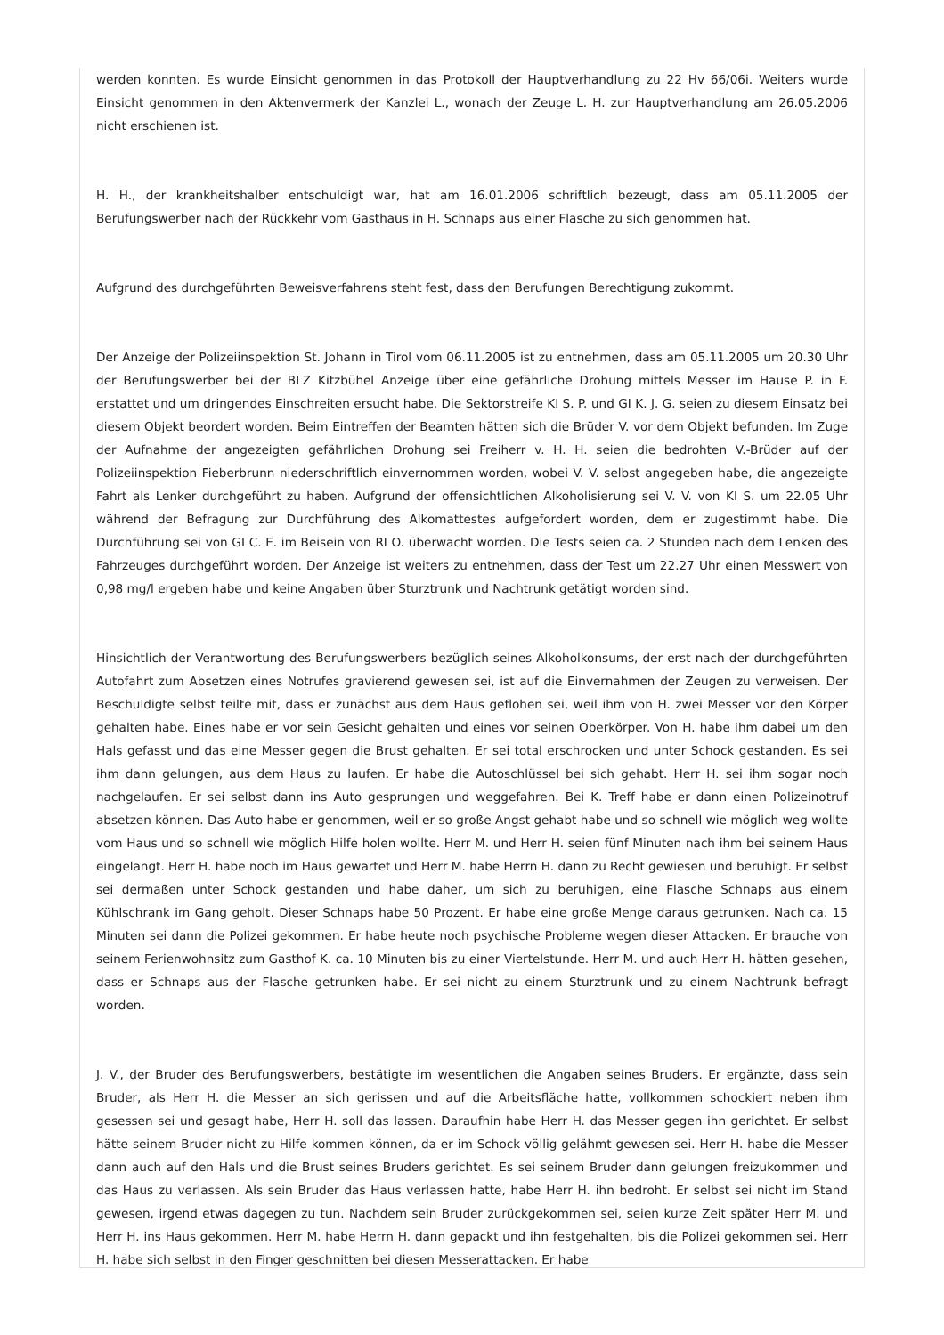werden konnten. Es wurde Einsicht genommen in das Protokoll der Hauptverhandlung zu 22 Hv 66/06i. Weiters wurde Einsicht genommen in den Aktenvermerk der Kanzlei L., wonach der Zeuge L. H. zur Hauptverhandlung am 26.05.2006 nicht erschienen ist.
H. H., der krankheitshalber entschuldigt war, hat am 16.01.2006 schriftlich bezeugt, dass am 05.11.2005 der Berufungswerber nach der Rückkehr vom Gasthaus in H. Schnaps aus einer Flasche zu sich genommen hat.
Aufgrund des durchgeführten Beweisverfahrens steht fest, dass den Berufungen Berechtigung zukommt.
Der Anzeige der Polizeiinspektion St. Johann in Tirol vom 06.11.2005 ist zu entnehmen, dass am 05.11.2005 um 20.30 Uhr der Berufungswerber bei der BLZ Kitzbühel Anzeige über eine gefährliche Drohung mittels Messer im Hause P. in F. erstattet und um dringendes Einschreiten ersucht habe. Die Sektorstreife KI S. P. und GI K. J. G. seien zu diesem Einsatz bei diesem Objekt beordert worden. Beim Eintreffen der Beamten hätten sich die Brüder V. vor dem Objekt befunden. Im Zuge der Aufnahme der angezeigten gefährlichen Drohung sei Freiherr v. H. H. seien die bedrohten V.-Brüder auf der Polizeiinspektion Fieberbrunn niederschriftlich einvernommen worden, wobei V. V. selbst angegeben habe, die angezeigte Fahrt als Lenker durchgeführt zu haben. Aufgrund der offensichtlichen Alkoholisierung sei V. V. von KI S. um 22.05 Uhr während der Befragung zur Durchführung des Alkomattestes aufgefordert worden, dem er zugestimmt habe. Die Durchführung sei von GI C. E. im Beisein von RI O. überwacht worden. Die Tests seien ca. 2 Stunden nach dem Lenken des Fahrzeuges durchgeführt worden. Der Anzeige ist weiters zu entnehmen, dass der Test um 22.27 Uhr einen Messwert von 0,98 mg/l ergeben habe und keine Angaben über Sturztrunk und Nachtrunk getätigt worden sind.
Hinsichtlich der Verantwortung des Berufungswerbers bezüglich seines Alkoholkonsums, der erst nach der durchgeführten Autofahrt zum Absetzen eines Notrufes gravierend gewesen sei, ist auf die Einvernahmen der Zeugen zu verweisen. Der Beschuldigte selbst teilte mit, dass er zunächst aus dem Haus geflohen sei, weil ihm von H. zwei Messer vor den Körper gehalten habe. Eines habe er vor sein Gesicht gehalten und eines vor seinen Oberkörper. Von H. habe ihm dabei um den Hals gefasst und das eine Messer gegen die Brust gehalten. Er sei total erschrocken und unter Schock gestanden. Es sei ihm dann gelungen, aus dem Haus zu laufen. Er habe die Autoschlüssel bei sich gehabt. Herr H. sei ihm sogar noch nachgelaufen. Er sei selbst dann ins Auto gesprungen und weggefahren. Bei K. Treff habe er dann einen Polizeinotruf absetzen können. Das Auto habe er genommen, weil er so große Angst gehabt habe und so schnell wie möglich weg wollte vom Haus und so schnell wie möglich Hilfe holen wollte. Herr M. und Herr H. seien fünf Minuten nach ihm bei seinem Haus eingelangt. Herr H. habe noch im Haus gewartet und Herr M. habe Herrn H. dann zu Recht gewiesen und beruhigt. Er selbst sei dermaßen unter Schock gestanden und habe daher, um sich zu beruhigen, eine Flasche Schnaps aus einem Kühlschrank im Gang geholt. Dieser Schnaps habe 50 Prozent. Er habe eine große Menge daraus getrunken. Nach ca. 15 Minuten sei dann die Polizei gekommen. Er habe heute noch psychische Probleme wegen dieser Attacken. Er brauche von seinem Ferienwohnsitz zum Gasthof K. ca. 10 Minuten bis zu einer Viertelstunde. Herr M. und auch Herr H. hätten gesehen, dass er Schnaps aus der Flasche getrunken habe. Er sei nicht zu einem Sturztrunk und zu einem Nachtrunk befragt worden.
J. V., der Bruder des Berufungswerbers, bestätigte im wesentlichen die Angaben seines Bruders. Er ergänzte, dass sein Bruder, als Herr H. die Messer an sich gerissen und auf die Arbeitsfläche hatte, vollkommen schockiert neben ihm gesessen sei und gesagt habe, Herr H. soll das lassen. Daraufhin habe Herr H. das Messer gegen ihn gerichtet. Er selbst hätte seinem Bruder nicht zu Hilfe kommen können, da er im Schock völlig gelähmt gewesen sei. Herr H. habe die Messer dann auch auf den Hals und die Brust seines Bruders gerichtet. Es sei seinem Bruder dann gelungen freizukommen und das Haus zu verlassen. Als sein Bruder das Haus verlassen hatte, habe Herr H. ihn bedroht. Er selbst sei nicht im Stand gewesen, irgend etwas dagegen zu tun. Nachdem sein Bruder zurückgekommen sei, seien kurze Zeit später Herr M. und Herr H. ins Haus gekommen. Herr M. habe Herrn H. dann gepackt und ihn festgehalten, bis die Polizei gekommen sei. Herr H. habe sich selbst in den Finger geschnitten bei diesen Messerattacken. Er habe